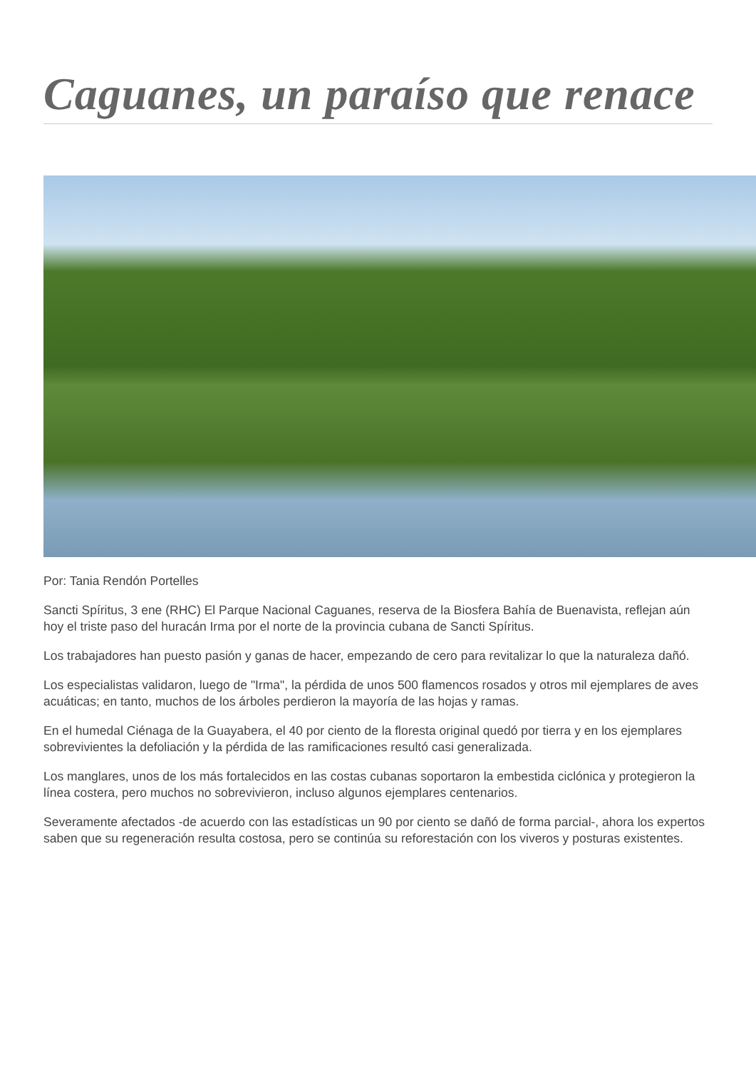Caguanes, un paraíso que renace
Por: Tania Rendón Portelles
Sancti Spíritus, 3 ene (RHC) El Parque Nacional Caguanes, reserva de la Biosfera Bahía de Buenavista, reflejan aún hoy el triste paso del huracán Irma por el norte de la provincia cubana de Sancti Spíritus.
Los trabajadores han puesto pasión y ganas de hacer, empezando de cero para revitalizar lo que la naturaleza dañó.
Los especialistas validaron, luego de "Irma", la pérdida de unos 500 flamencos rosados y otros mil ejemplares de aves acuáticas; en tanto, muchos de los árboles perdieron la mayoría de las hojas y ramas.
En el humedal Ciénaga de la Guayabera, el 40 por ciento de la floresta original quedó por tierra y en los ejemplares sobrevivientes la defoliación y la pérdida de las ramificaciones resultó casi generalizada.
Los manglares, unos de los más fortalecidos en las costas cubanas soportaron la embestida ciclónica y protegieron la línea costera, pero muchos no sobrevivieron, incluso algunos ejemplares centenarios.
Severamente afectados -de acuerdo con las estadísticas un 90 por ciento se dañó de forma parcial-, ahora los expertos saben que su regeneración resulta costosa, pero se continúa su reforestación con los viveros y posturas existentes.